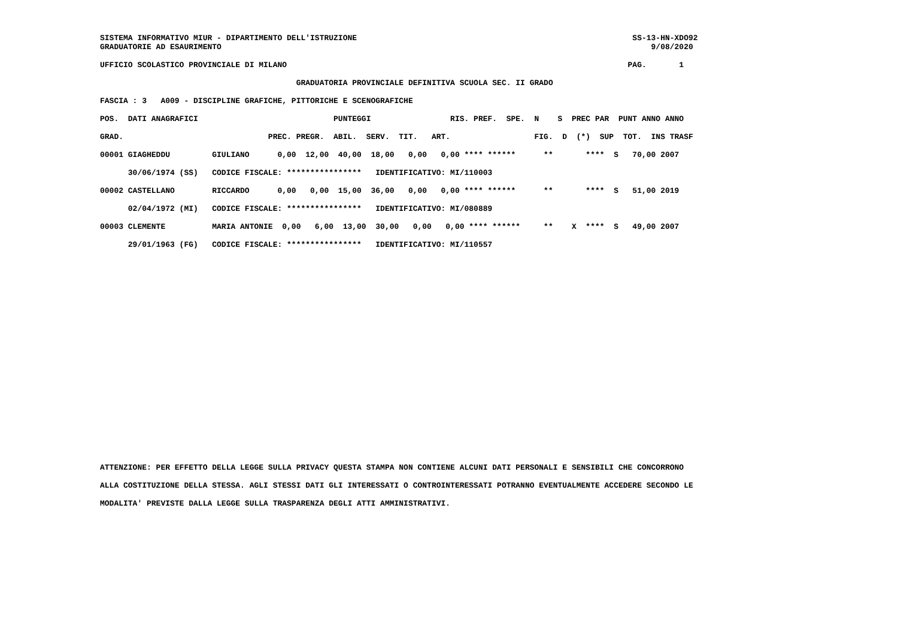SISTEMA INFORMATIVO MIUR - DIPARTIMENTO DELL'ISTRUZIONE                                                           SS-13-HN-XDO92
GRADUATORIE AD ESAURIMENTO                                                                                            9/08/2020

UFFICIO SCOLASTICO PROVINCIALE DI MILANO                                                                         PAG.       1

                                          GRADUATORIA PROVINCIALE DEFINITIVA SCUOLA SEC. II GRADO

FASCIA : 3   A009 - DISCIPLINE GRAFICHE, PITTORICHE E SCENOGRAFICHE

POS.  DATI ANAGRAFICI                             PUNTEGGI                 RIS. PREF.  SPE.  N    S  PREC PAR  PUNT ANNO ANNO

GRAD.                               PREC. PREGR.  ABIL.  SERV.  TIT.   ART.                  FIG.  D  (*)  SUP  TOT.  INS TRASF

00001 GIAGHEDDU         GIULIANO      0,00  12,00  40,00  18,00   0,00   0,00 **** ******      **       ****  S   70,00 2007

      30/06/1974 (SS)   CODICE FISCALE: ****************   IDENTIFICATIVO: MI/110003

00002 CASTELLANO        RICCARDO      0,00   0,00  15,00  36,00   0,00   0,00 **** ******      **       ****  S   51,00 2019

      02/04/1972 (MI)   CODICE FISCALE: ****************   IDENTIFICATIVO: MI/080889

00003 CLEMENTE          MARIA ANTONIE  0,00   6,00  13,00  30,00   0,00   0,00 **** ******     **    X  ****  S   49,00 2007

      29/01/1963 (FG)   CODICE FISCALE: ****************   IDENTIFICATIVO: MI/110557
ATTENZIONE: PER EFFETTO DELLA LEGGE SULLA PRIVACY QUESTA STAMPA NON CONTIENE ALCUNI DATI PERSONALI E SENSIBILI CHE CONCORRONO
ALLA COSTITUZIONE DELLA STESSA. AGLI STESSI DATI GLI INTERESSATI O CONTROINTERESSATI POTRANNO EVENTUALMENTE ACCEDERE SECONDO LE
MODALITA' PREVISTE DALLA LEGGE SULLA TRASPARENZA DEGLI ATTI AMMINISTRATIVI.